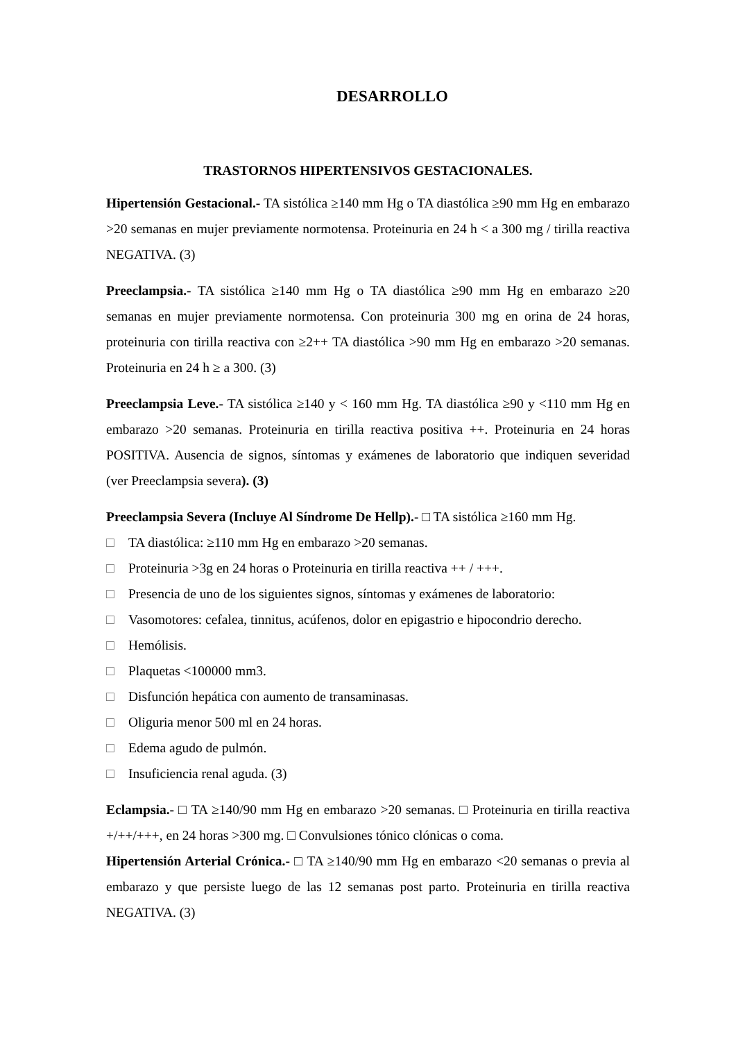DESARROLLO
TRASTORNOS HIPERTENSIVOS GESTACIONALES.
Hipertensión Gestacional.- TA sistólica ≥140 mm Hg o TA diastólica ≥90 mm Hg en embarazo >20 semanas en mujer previamente normotensa. Proteinuria en 24 h < a 300 mg / tirilla reactiva NEGATIVA. (3)
Preeclampsia.- TA sistólica ≥140 mm Hg o TA diastólica ≥90 mm Hg en embarazo ≥20 semanas en mujer previamente normotensa. Con proteinuria 300 mg en orina de 24 horas, proteinuria con tirilla reactiva con ≥2++ TA diastólica >90 mm Hg en embarazo >20 semanas. Proteinuria en 24 h ≥ a 300. (3)
Preeclampsia Leve.- TA sistólica ≥140 y < 160 mm Hg. TA diastólica ≥90 y <110 mm Hg en embarazo >20 semanas. Proteinuria en tirilla reactiva positiva ++. Proteinuria en 24 horas POSITIVA. Ausencia de signos, síntomas y exámenes de laboratorio que indiquen severidad (ver Preeclampsia severa). (3)
Preeclampsia Severa (Incluye Al Síndrome De Hellp).- □ TA sistólica ≥160 mm Hg.
□ TA diastólica: ≥110 mm Hg en embarazo >20 semanas.
□ Proteinuria >3g en 24 horas o Proteinuria en tirilla reactiva ++ / +++.
□ Presencia de uno de los siguientes signos, síntomas y exámenes de laboratorio:
□ Vasomotores: cefalea, tinnitus, acúfenos, dolor en epigastrio e hipocondrio derecho.
□ Hemólisis.
□ Plaquetas <100000 mm3.
□ Disfunción hepática con aumento de transaminasas.
□ Oliguria menor 500 ml en 24 horas.
□ Edema agudo de pulmón.
□ Insuficiencia renal aguda. (3)
Eclampsia.- □ TA ≥140/90 mm Hg en embarazo >20 semanas. □ Proteinuria en tirilla reactiva +/++/+++, en 24 horas >300 mg. □ Convulsiones tónico clónicas o coma.
Hipertensión Arterial Crónica.- □ TA ≥140/90 mm Hg en embarazo <20 semanas o previa al embarazo y que persiste luego de las 12 semanas post parto. Proteinuria en tirilla reactiva NEGATIVA. (3)